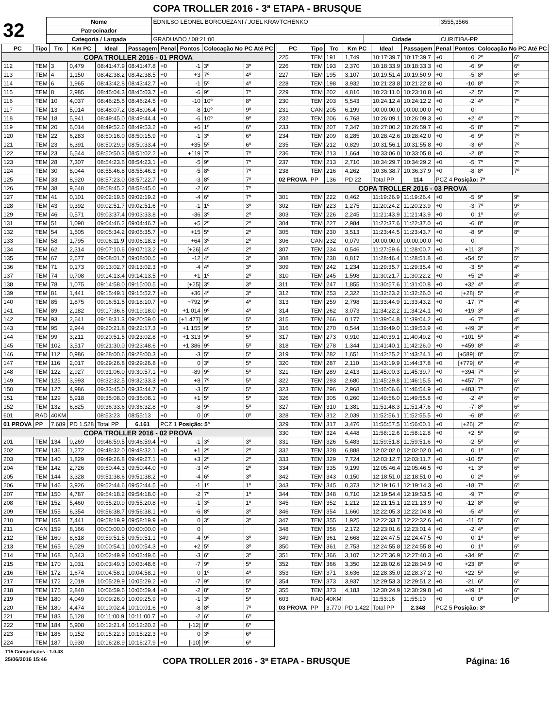COPA TROLLER 2016 - 3ª ETAPA - BRUSQUE
| 32 | Nome | EDNILSO LEONEL BORGUEZANI / JOEL KRAVTCHENKO | | | 3555,3566 |
| | Patrocinador | | | | |
| | Categoria / Largada | GRADUADO / 08:21:00 | Cidade | CURITIBA-PR | |
| PC | Tipo | Trc | Km PC | Ideal | Passagem | Penal | Pontos | Colocação No PC Até PC | |
| --- | --- | --- | --- | --- | --- | --- | --- | --- | --- |
| COPA TROLLER 2016 - 01 PROVA | | | | | | | | | |
| 112 | TEM | 3 | 0,479 | 08:41:47.9 | 08:41:47.8 | +0 | -1 | 3º | 3º |
| 113 | TEM | 4 | 1,150 | 08:42:38.2 | 08:42:38.5 | +0 | +3 | 7º | 4º |
| 114 | TEM | 6 | 1,965 | 08:43:42.8 | 08:43:42.7 | +0 | -1 | 5º | 4º |
| 115 | TEM | 8 | 2,985 | 08:45:04.3 | 08:45:03.7 | +0 | -6 | 9º | 7º |
| 116 | TEM | 10 | 4,037 | 08:46:25.5 | 08:46:24.5 | +0 | -10 | 10º | 8º |
| 117 | TEM | 13 | 5,014 | 08:48:07.2 | 08:48:06.4 | +0 | -8 | 10º | 9º |
| 118 | TEM | 18 | 5,941 | 08:49:45.0 | 08:49:44.4 | +0 | -6 | 10º | 9º |
| 119 | TEM | 20 | 6,014 | 08:49:52.6 | 08:49:53.2 | +0 | +6 | 1º | 6º |
| 120 | TEM | 22 | 6,283 | 08:50:16.0 | 08:50:15.9 | +0 | -1 | 3º | 6º |
| 121 | TEM | 23 | 6,391 | 08:50:29.9 | 08:50:33.4 | +0 | +35 | 5º | 6º |
| 122 | TEM | 23 | 6,544 | 08:50:50.3 | 08:51:02.2 | +0 | +119 | 7º | 7º |
| 123 | TEM | 28 | 7,307 | 08:54:23.6 | 08:54:23.1 | +0 | -5 | 9º | 7º |
| 124 | TEM | 30 | 8,044 | 08:55:46.8 | 08:55:46.3 | +0 | -5 | 8º | 7º |
| 125 | TEM | 33 | 8,920 | 08:57:23.0 | 08:57:22.7 | +0 | -3 | 8º | 7º |
| 126 | TEM | 38 | 9,648 | 08:58:45.2 | 08:58:45.0 | +0 | -2 | 6º | 7º |
| 127 | TEM | 41 | 0,101 | 09:02:19.6 | 09:02:19.2 | +0 | -4 | 6º | 7º |
| 128 | TEM | 43 | 0,392 | 09:02:51.7 | 09:02:51.6 | +0 | -1 | 1º | 3º |
| 129 | TEM | 46 | 0,571 | 09:03:37.4 | 09:03:33.8 | +0 | -36 | 3º | 2º |
| 131 | TEM | 51 | 1,090 | 09:04:46.2 | 09:04:46.7 | +0 | +5 | 2º | 2º |
| 132 | TEM | 54 | 1,505 | 09:05:34.2 | 09:05:35.7 | +0 | +15 | 5º | 2º |
| 133 | TEM | 58 | 1,795 | 09:06:11.9 | 09:06:18.3 | +0 | +64 | 3º | 2º |
| 134 | TEM | 62 | 2,314 | 09:07:10.6 | 09:07:13.2 | +0 | [+26] | 4º | 2º |
| 135 | TEM | 67 | 2,677 | 09:08:01.7 | 09:08:00.5 | +0 | -12 | 4º | 3º |
| 136 | TEM | 71 | 0,173 | 09:13:02.7 | 09:13:02.3 | +0 | -4 | 4º | 3º |
| 137 | TEM | 74 | 0,708 | 09:14:13.4 | 09:14:13.5 | +0 | +1 | 1º | 2º |
| 138 | TEM | 78 | 1,075 | 09:14:58.0 | 09:15:00.5 | +0 | [+25] | 3º | 3º |
| 139 | TEM | 81 | 1,441 | 09:15:49.1 | 09:15:52.7 | +0 | +36 | 4º | 3º |
| 140 | TEM | 85 | 1,875 | 09:16:51.5 | 09:18:10.7 | +0 | +792 | 9º | 4º |
| 141 | TEM | 89 | 2,182 | 09:17:36.6 | 09:19:18.0 | +0 | +1.014 | 9º | 4º |
| 142 | TEM | 93 | 2,641 | 09:18:31.3 | 09:20:59.0 | +0 | [+1.477] | 9º | 5º |
| 143 | TEM | 95 | 2,944 | 09:20:21.8 | 09:22:17.3 | +0 | +1.155 | 9º | 5º |
| 144 | TEM | 99 | 3,211 | 09:20:51.5 | 09:23:02.8 | +0 | +1.313 | 9º | 5º |
| 145 | TEM | 102 | 3,517 | 09:21:30.0 | 09:23:48.6 | +0 | +1.386 | 9º | 5º |
| 146 | TEM | 112 | 0,986 | 09:28:00.6 | 09:28:00.3 | +0 | -3 | 5º | 5º |
| 147 | TEM | 116 | 2,017 | 09:29:26.8 | 09:29:26.8 | +0 | 0 | 3º | 5º |
| 148 | TEM | 122 | 2,927 | 09:31:06.0 | 09:30:57.1 | +0 | -89 | 9º | 5º |
| 149 | TEM | 125 | 3,993 | 09:32:32.5 | 09:32:33.3 | +0 | +8 | 7º | 5º |
| 150 | TEM | 127 | 4,986 | 09:33:45.0 | 09:33:44.7 | +0 | -3 | 5º | 5º |
| 151 | TEM | 129 | 5,918 | 09:35:08.0 | 09:35:08.1 | +0 | +1 | 5º | 5º |
| 152 | TEM | 132 | 6,825 | 09:36:33.6 | 09:36:32.8 | +0 | -8 | 9º | 5º |
| 601 | RAD | 40KM | | 08:53:23 | 08:55:13 | +0 | 0 | 0º | 0º |
| 01 PROVA | PP | 7.689 | PD 1.528 | Total PP | 6.161 | PCZ 1 Posição: 5º | | | |
| COPA TROLLER 2016 - 02 PROVA | | | | | | | | | |
| 201 | TEM | 134 | 0,269 | 09:46:59.5 | 09:46:59.4 | +0 | -1 | 3º | 3º |
| 202 | TEM | 136 | 1,272 | 09:48:32.0 | 09:48:32.1 | +0 | +1 | 2º | 2º |
| 203 | TEM | 140 | 1,829 | 09:49:26.8 | 09:49:27.1 | +0 | +3 | 2º | 2º |
| 204 | TEM | 142 | 2,726 | 09:50:44.3 | 09:50:44.0 | +0 | -3 | 4º | 2º |
| 205 | TEM | 144 | 3,328 | 09:51:38.6 | 09:51:38.2 | +0 | -4 | 6º | 3º |
| 206 | TEM | 146 | 3,926 | 09:52:44.6 | 09:52:44.5 | +0 | -1 | 1º | 1º |
| 207 | TEM | 150 | 4,787 | 09:54:18.2 | 09:54:18.0 | +0 | -2 | 7º | 1º |
| 208 | TEM | 152 | 5,460 | 09:55:20.9 | 09:55:20.8 | +0 | -1 | 3º | 1º |
| 209 | TEM | 155 | 6,354 | 09:56:38.7 | 09:56:38.1 | +0 | -6 | 8º | 3º |
| 210 | TEM | 158 | 7,441 | 09:58:19.9 | 09:58:19.9 | +0 | 0 | 3º | 3º |
| 211 | CAN | 159 | 8,166 | 00:00:00.0 | 00:00:00.0 | +0 | 0 | | |
| 212 | TEM | 160 | 8,618 | 09:59:51.5 | 09:59:51.1 | +0 | -4 | 9º | 3º |
| 213 | TEM | 165 | 9,029 | 10:00:54.1 | 10:00:54.3 | +0 | +2 | 5º | 3º |
| 214 | TEM | 168 | 0,343 | 10:02:49.9 | 10:02:49.6 | +0 | -3 | 6º | 3º |
| 215 | TEM | 170 | 1,031 | 10:03:49.3 | 10:03:48.6 | +0 | -7 | 9º | 5º |
| 216 | TEM | 172 | 1,674 | 10:04:58.1 | 10:04:58.1 | +0 | 0 | 1º | 4º |
| 217 | TEM | 172 | 2,019 | 10:05:29.9 | 10:05:29.2 | +0 | -7 | 9º | 5º |
| 218 | TEM | 175 | 2,840 | 10:06:59.6 | 10:06:59.4 | +0 | -2 | 8º | 5º |
| 219 | TEM | 180 | 4,049 | 10:09:26.0 | 10:09:25.9 | +0 | -1 | 3º | 5º |
| 220 | TEM | 180 | 4,474 | 10:10:02.4 | 10:10:01.6 | +0 | -8 | 8º | 7º |
| 221 | TEM | 183 | 5,128 | 10:11:00.9 | 10:11:00.7 | +0 | -2 | 6º | 6º |
| 222 | TEM | 184 | 5,908 | 10:12:21.4 | 10:12:20.2 | +0 | [-12] | 8º | 6º |
| 223 | TEM | 186 | 0,152 | 10:15:22.3 | 10:15:22.3 | +0 | 0 | 3º | 6º |
| 224 | TEM | 187 | 0,930 | 10:16:28.9 | 10:16:27.9 | +0 | [-10] | 9º | 6º |
| PC | Tipo | Trc | Km PC | Ideal | Passagem | Penal | Pontos | Colocação No PC Até PC | |
| --- | --- | --- | --- | --- | --- | --- | --- | --- | --- |
| 225 | TEM | 191 | 1,749 | 10:17:39.7 | 10:17:39.7 | +0 | 0 | 2º | 6º |
| 226 | TEM | 193 | 2,370 | 10:18:33.9 | 10:18:33.3 | +0 | -6 | 9º | 6º |
| 227 | TEM | 195 | 3,107 | 10:19:51.4 | 10:19:50.9 | +0 | -5 | 8º | 6º |
| 228 | TEM | 198 | 3,932 | 10:21:23.8 | 10:21:22.8 | +0 | -10 | 8º | 7º |
| 229 | TEM | 202 | 4,816 | 10:23:11.0 | 10:23:10.8 | +0 | -2 | 5º | 7º |
| 230 | TEM | 203 | 5,543 | 10:24:12.4 | 10:24:12.2 | +0 | -2 | 4º | 7º |
| 231 | CAN | 205 | 6,199 | 00:00:00.0 | 00:00:00.0 | +0 | 0 | | |
| 232 | TEM | 206 | 6,768 | 10:26:09.1 | 10:26:09.3 | +0 | +2 | 4º | 7º |
| 233 | TEM | 207 | 7,347 | 10:27:00.2 | 10:26:59.7 | +0 | -5 | 8º | 7º |
| 234 | TEM | 209 | 8,285 | 10:28:42.6 | 10:28:42.0 | +0 | -6 | 9º | 7º |
| 235 | TEM | 212 | 0,829 | 10:31:56.1 | 10:31:55.8 | +0 | -3 | 6º | 7º |
| 236 | TEM | 213 | 1,664 | 10:33:06.0 | 10:33:05.8 | +0 | -2 | 8º | 7º |
| 237 | TEM | 213 | 2,710 | 10:34:29.7 | 10:34:29.2 | +0 | -5 | 7º | 7º |
| 238 | TEM | 216 | 4,262 | 10:36:38.7 | 10:36:37.9 | +0 | -8 | 8º | 7º |
| 02 PROVA | PP | 136 | PD 22 | Total PP | 114 | PCZ 4 Posição: 7º | | | |
| COPA TROLLER 2016 - 03 PROVA | | | | | | | | | |
| 301 | TEM | 222 | 0,462 | 11:19:26.9 | 11:19:26.4 | +0 | -5 | 9º | 9º |
| 302 | TEM | 223 | 1,275 | 11:20:24.2 | 11:20:23.9 | +0 | -3 | 7º | 9º |
| 303 | TEM | 226 | 2,245 | 11:21:43.9 | 11:21:43.9 | +0 | 0 | 1º | 6º |
| 304 | TEM | 227 | 2,984 | 11:22:37.6 | 11:22:37.0 | +0 | -6 | 8º | 8º |
| 305 | TEM | 230 | 3,513 | 11:23:44.5 | 11:23:43.7 | +0 | -8 | 9º | 8º |
| 306 | CAN | 232 | 0,079 | 00:00:00.0 | 00:00:00.0 | +0 | 0 | | |
| 307 | TEM | 234 | 0,546 | 11:27:59.6 | 11:28:00.7 | +0 | +11 | 3º | 7º |
| 308 | TEM | 238 | 0,817 | 11:28:46.4 | 11:28:51.8 | +0 | +54 | 5º | 5º |
| 309 | TEM | 242 | 1,234 | 11:29:35.7 | 11:29:35.4 | +0 | -3 | 5º | 4º |
| 310 | TEM | 245 | 1,598 | 11:30:21.7 | 11:30:22.2 | +0 | +5 | 2º | 4º |
| 311 | TEM | 247 | 1,855 | 11:30:57.6 | 11:31:00.8 | +0 | +32 | 4º | 4º |
| 312 | TEM | 253 | 2,322 | 11:32:23.2 | 11:32:26.0 | +0 | [+28] | 5º | 4º |
| 313 | TEM | 259 | 2,798 | 11:33:44.9 | 11:33:43.2 | +0 | -17 | 7º | 4º |
| 314 | TEM | 262 | 3,073 | 11:34:22.2 | 11:34:24.1 | +0 | +19 | 3º | 4º |
| 315 | TEM | 266 | 0,177 | 11:39:04.8 | 11:39:04.2 | +0 | -6 | 7º | 4º |
| 316 | TEM | 270 | 0,544 | 11:39:49.0 | 11:39:53.9 | +0 | +49 | 3º | 4º |
| 317 | TEM | 273 | 0,910 | 11:40:39.1 | 11:40:49.2 | +0 | +101 | 5º | 4º |
| 318 | TEM | 278 | 1,344 | 11:41:40.1 | 11:42:26.0 | +0 | +459 | 8º | 4º |
| 319 | TEM | 282 | 1,651 | 11:42:25.2 | 11:43:24.1 | +0 | [+589] | 8º | 5º |
| 320 | TEM | 287 | 2,110 | 11:43:19.9 | 11:44:37.8 | +0 | [+779] | 6º | 4º |
| 321 | TEM | 289 | 2,413 | 11:45:00.3 | 11:45:39.7 | +0 | +394 | 7º | 5º |
| 322 | TEM | 293 | 2,680 | 11:45:29.8 | 11:46:15.5 | +0 | +457 | 7º | 6º |
| 323 | TEM | 296 | 2,968 | 11:46:06.6 | 11:46:54.9 | +0 | +483 | 7º | 6º |
| 326 | TEM | 305 | 0,260 | 11:49:56.0 | 11:49:55.8 | +0 | -2 | 4º | 6º |
| 327 | TEM | 310 | 1,381 | 11:51:48.3 | 11:51:47.6 | +0 | -7 | 8º | 6º |
| 328 | TEM | 312 | 2,039 | 11:52:56.1 | 11:52:55.5 | +0 | -6 | 8º | 6º |
| 329 | TEM | 317 | 3,476 | 11:55:57.5 | 11:56:00.1 | +0 | [+26] | 2º | 6º |
| 330 | TEM | 324 | 4,448 | 11:58:12.6 | 11:58:12.8 | +0 | +2 | 5º | 6º |
| 331 | TEM | 326 | 5,483 | 11:59:51.8 | 11:59:51.6 | +0 | -2 | 5º | 6º |
| 332 | TEM | 328 | 6,888 | 12:02:02.0 | 12:02:02.0 | +0 | 0 | 1º | 6º |
| 333 | TEM | 329 | 7,724 | 12:03:12.7 | 12:03:11.7 | +0 | -10 | 5º | 6º |
| 334 | TEM | 335 | 9,199 | 12:05:46.4 | 12:05:46.5 | +0 | +1 | 3º | 6º |
| 342 | TEM | 343 | 0,150 | 12:18:51.0 | 12:18:51.0 | +0 | 0 | 2º | 6º |
| 343 | TEM | 345 | 0,373 | 12:19:16.1 | 12:19:14.3 | +0 | -18 | 7º | 6º |
| 344 | TEM | 348 | 0,710 | 12:19:54.4 | 12:19:53.5 | +0 | -9 | 7º | 6º |
| 345 | TEM | 352 | 1,212 | 12:21:15.1 | 12:21:13.9 | +0 | -12 | 8º | 6º |
| 346 | TEM | 354 | 1,660 | 12:22:05.3 | 12:22:04.8 | +0 | -5 | 4º | 6º |
| 347 | TEM | 355 | 1,925 | 12:22:33.7 | 12:22:32.6 | +0 | -11 | 5º | 6º |
| 348 | TEM | 356 | 2,172 | 12:23:01.6 | 12:23:01.4 | +0 | -2 | 4º | 6º |
| 349 | TEM | 361 | 2,668 | 12:24:47.5 | 12:24:47.5 | +0 | 0 | 1º | 6º |
| 350 | TEM | 361 | 2,753 | 12:24:55.8 | 12:24:55.8 | +0 | 0 | 1º | 6º |
| 351 | TEM | 366 | 3,107 | 12:27:36.9 | 12:27:40.3 | +0 | +34 | 9º | 6º |
| 352 | TEM | 366 | 3,350 | 12:28:02.6 | 12:28:04.9 | +0 | +23 | 8º | 6º |
| 353 | TEM | 371 | 3,636 | 12:28:35.0 | 12:28:37.2 | +0 | +22 | 5º | 6º |
| 354 | TEM | 373 | 3,937 | 12:29:53.3 | 12:29:51.2 | +0 | -21 | 6º | 6º |
| 355 | TEM | 373 | 4,183 | 12:30:24.9 | 12:30:29.8 | +0 | +49 | 1º | 6º |
| 603 | RAD | 40KM | | 11:53:16 | 11:55:10 | +0 | 0 | 0º | 0º |
| 03 PROVA | PP | 3.770 | PD 1.422 | Total PP | 2.348 | PCZ 5 Posição: 3º | | | |
T15 Competições - 1.0.43
25/06/2016 15:46 COPA TROLLER 2016 - 3ª ETAPA - BRUSQUE Página: 16